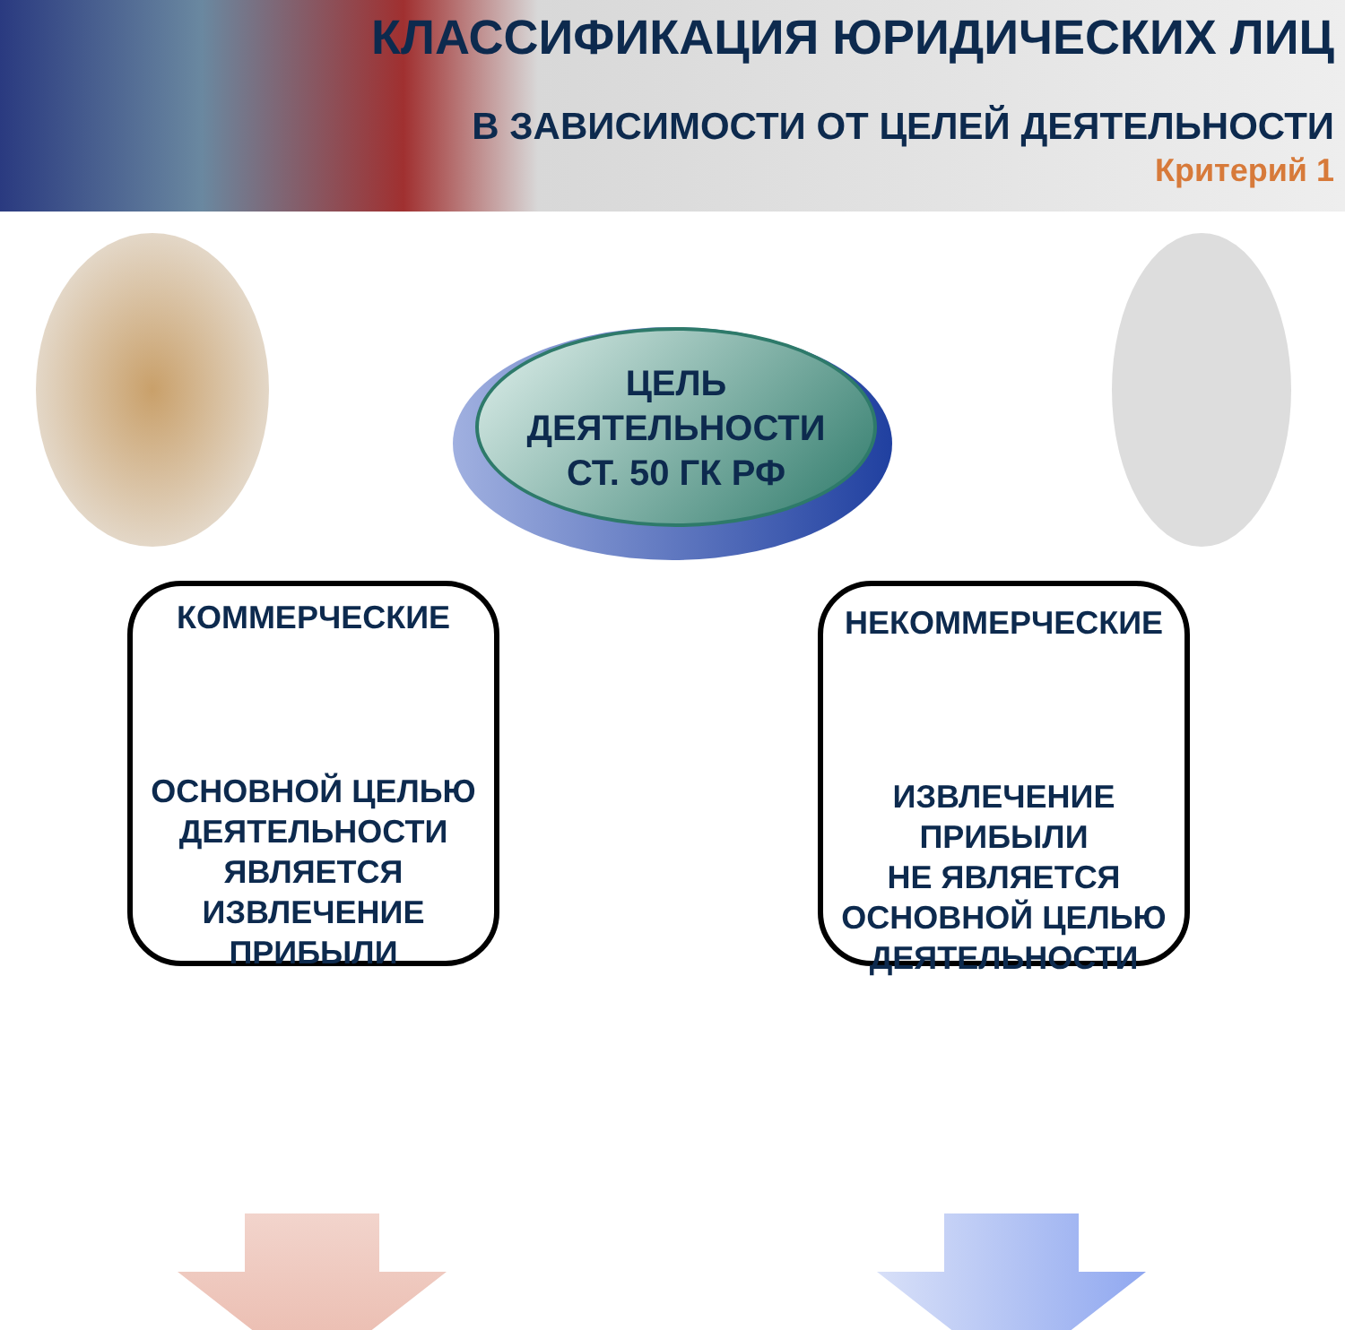КЛАССИФИКАЦИЯ ЮРИДИЧЕСКИХ ЛИЦ
В ЗАВИСИМОСТИ ОТ ЦЕЛЕЙ ДЕЯТЕЛЬНОСТИ
Критерий 1
ЦЕЛЬ
ДЕЯТЕЛЬНОСТИ
СТ. 50 ГК РФ
КОММЕРЧЕСКИЕ
ОСНОВНОЙ ЦЕЛЬЮ
ДЕЯТЕЛЬНОСТИ
ЯВЛЯЕТСЯ
ИЗВЛЕЧЕНИЕ
ПРИБЫЛИ
НЕКОММЕРЧЕСКИЕ
ИЗВЛЕЧЕНИЕ
ПРИБЫЛИ
НЕ ЯВЛЯЕТСЯ
ОСНОВНОЙ ЦЕЛЬЮ
ДЕЯТЕЛЬНОСТИ